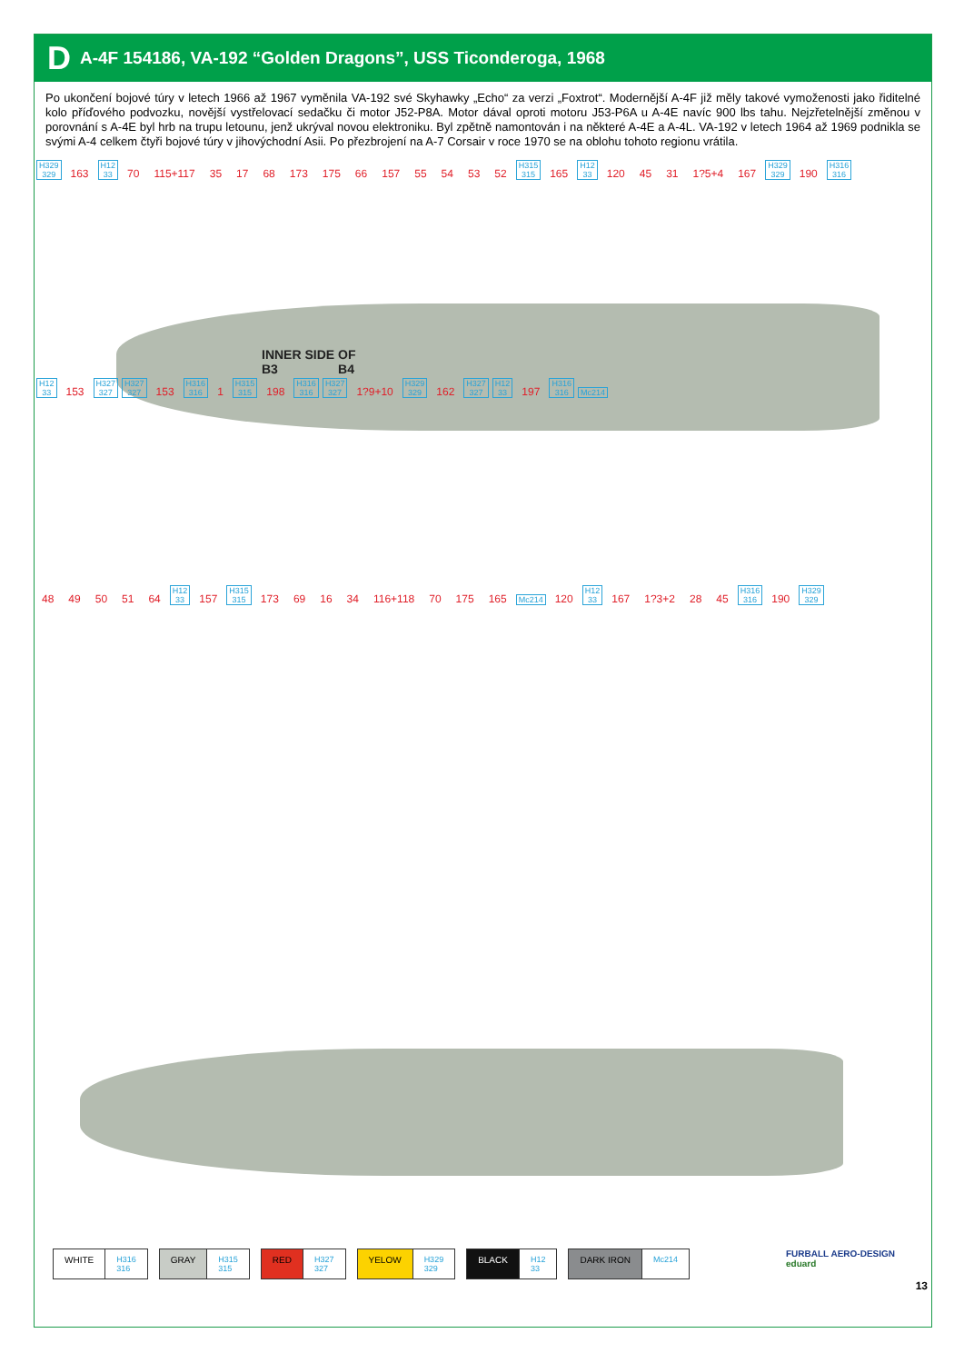D A-4F 154186, VA-192 “Golden Dragons”, USS Ticonderoga, 1968
Po ukončení bojové túry v letech 1966 až 1967 vyměnila VA-192 své Skyhawky „Echo“ za verzi „Foxtrot“. Modernější A-4F již měly takové vymoženosti jako řiditelné kolo příďového podvozku, novější vystřelovací sedačku či motor J52-P8A. Motor dával oproti motoru J53-P6A u A-4E navíc 900 lbs tahu. Nejzřetelnější změnou v porovnání s A-4E byl hrb na trupu letounu, jenž ukrýval novou elektroniku. Byl zpětně namontován i na některé A-4E a A-4L. VA-192 v letech 1964 až 1969 podnikla se svými A-4 celkem čtyři bojové túry v jihovýchodní Asii. Po přezbrojení na A-7 Corsair v roce 1970 se na oblohu tohoto regionu vrátila.
H329
329 163 H12
33 70 115+117 35 17 68 173 175 66 157 55 54 53 52 H315
315 165 H12
33 120 45 31 1?5+4 167 H329
329 190 H316
316
INNER SIDE OF
B3 B4
H12
33 153 H327
327 H327
327 153 H316
316 1 H315
315 198 H316
316 H327
327 1?9+10 H329
329 162 H327
327 H12
33 197 H316
316 Mc214
48 49 50 51 64 H12
33 157 H315
315 173 69 16 34 116+118 70 175 165 Mc214 120 H12
33 167 1?3+2 28 45 H316
316 190 H329
329
WHITE H316
316
GRAY H315
315
RED H327
327
YELOW H329
329
BLACK H12
33
DARK IRON Mc214
FURBALL AERO-DESIGN
eduard
13